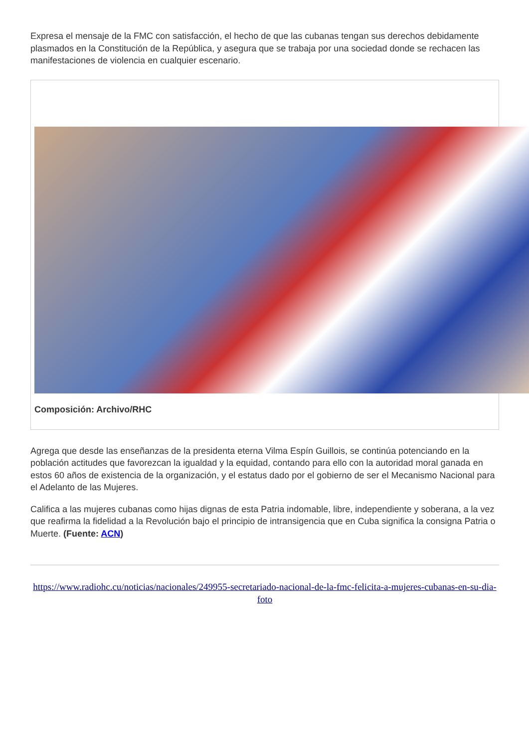Expresa el mensaje de la FMC con satisfacción, el hecho de que las cubanas tengan sus derechos debidamente plasmados en la Constitución de la República, y asegura que se trabaja por una sociedad donde se rechacen las manifestaciones de violencia en cualquier escenario.
Composición: Archivo/RHC
Agrega que desde las enseñanzas de la presidenta eterna Vilma Espín Guillois, se continúa potenciando en la población actitudes que favorezcan la igualdad y la equidad, contando para ello con la autoridad moral ganada en estos 60 años de existencia de la organización, y el estatus dado por el gobierno de ser el Mecanismo Nacional para el Adelanto de las Mujeres.
Califica a las mujeres cubanas como hijas dignas de esta Patria indomable, libre, independiente y soberana, a la vez que reafirma la fidelidad a la Revolución bajo el principio de intransigencia que en Cuba significa la consigna Patria o Muerte. (Fuente: ACN)
https://www.radiohc.cu/noticias/nacionales/249955-secretariado-nacional-de-la-fmc-felicita-a-mujeres-cubanas-en-su-dia-foto